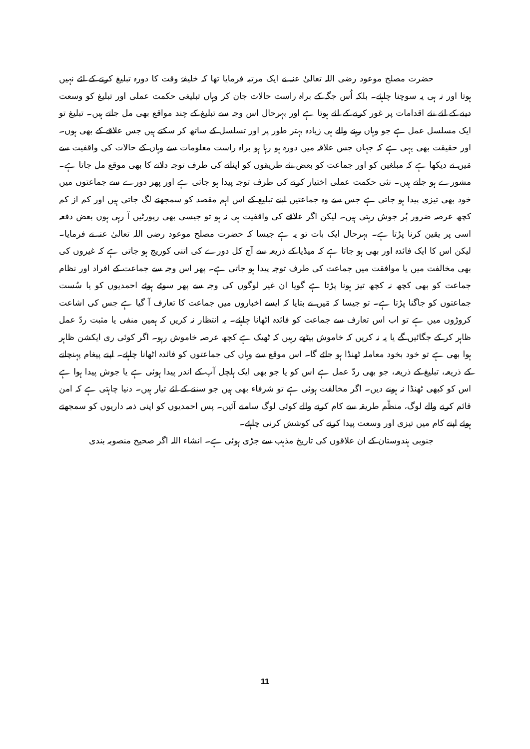حضرت مصلح موعود رضی اللہ تعالیٰ عنہ نے ایک مرتبہ فرمایا تھا کہ خلیفۂ وقت کا دورہ تبلیغ کرنے کے لئے نہیں ہوتا اور نہ ہی یہ سوچنا چاہئے۔ بلکہ اُس جگہ کے براہ راست حالات جان کر وہاں تبلیغی حکمت عملی اور تبلیغ کو وسعت دینے کے لئے نئے اقدامات پر غور کرنے کے لئے ہوتا ہے اور بہرحال اس وجہ سے تبلیغ کے چند مواقع بھی مل جاتے ہیں۔ تبلیغ تو ایک مسلسل عمل ہے جو وہاں رہنے والے ہی زیادہ بہتر طور پر اور تسلسل کے ساتھ کر سکتے ہیں جس علاقے کے بھی ہوں۔ اور حقیقت بھی یہی ہے کہ جہاں جس علاقہ میں دورہ ہو رہا ہو براہ راست معلومات سے وہاں کے حالات کی واقفیت سے مَیں نے دیکھا ہے کہ مبلغین کو اور جماعت کو بعض نئے طریقوں کو اپنانے کی طرف توجہ دلانے کا بھی موقع مل جاتا ہے۔ مشورے ہو جاتے ہیں۔ نئی حکمت عملی اختیار کرنے کی طرف توجہ پیدا ہو جاتی ہے اور پھر دورے سے جماعتوں میں خود بھی تیزی پیدا ہو جاتی ہے جس سے وہ جماعتیں اپنے تبلیغ کے اس اہم مقصد کو سمجھنے لگ جاتی ہیں اور کم از کم کچھ عرصہ ضرور پُر جوش رہتی ہیں۔ لیکن اگر علاقے کی واقفیت ہی نہ ہو تو جیسی بھی رپورٹیں آ رہی ہوں بعض دفعہ اسی پر یقین کرنا پڑتا ہے۔ بہرحال ایک بات تو یہ ہے جیسا کہ حضرت مصلح موعود رضی اللہ تعالیٰ عنہ نے فرمایا۔ لیکن اس کا ایک فائدہ اور بھی ہو جاتا ہے کہ میڈیا کے ذریعہ سے آج کل دورے کی اتنی کوریج ہو جاتی ہے کہ غیروں کی بھی مخالفت میں یا موافقت میں جماعت کی طرف توجہ پیدا ہو جاتی ہے۔ پھر اس وجہ سے جماعت کے افراد اور نظام جماعت کو بھی کچھ نہ کچھ تیز ہونا پڑتا ہے گویا ان غیر لوگوں کی وجہ سے پھر سوئے ہوئے احمدیوں کو یا سُست جماعتوں کو جاگنا پڑتا ہے۔ تو جیسا کہ مَیں نے بتایا کہ ایسے اخباروں میں جماعت کا تعارف آ گیا ہے جس کی اشاعت کروڑوں میں ہے تو اب اس تعارف سے جماعت کو فائدہ اٹھانا چاہئے۔ یہ انتظار نہ کریں کہ ہمیں منفی یا مثبت ردّ عمل ظاہر کر کے جگائیں گے یا یہ نہ کریں کہ خاموش بیٹھے رہیں کہ ٹھیک ہے کچھ عرصہ خاموش رہو۔ اگر کوئی ری ایکشن ظاہر ہوا بھی ہے تو خود بخود معاملہ ٹھنڈا ہو جائے گا۔ اس موقع سے وہاں کی جماعتوں کو فائدہ اٹھانا چاہئے۔ اپنے پیغام پہنچانے کے ذریعہ، تبلیغ کے ذریعہ، جو بھی ردّ عمل ہے اس کو یا جو بھی ایک ہلچل آپ کے اندر پیدا ہوئی ہے یا جوش پیدا ہوا ہے اس کو کبھی ٹھنڈا نہ ہونے دیں۔ اگر مخالفت ہوئی ہے تو شرفاء بھی ہیں جو سننے کے لئے تیار ہیں۔ دنیا چاہتی ہے کہ امن قائم کرنے والے لوگ، منظّم طریقہ سے کام کرنے والے کوئی لوگ سامنے آئیں۔ پس احمدیوں کو اپنی ذمہ داریوں کو سمجھتے ہوئے اپنے کام میں تیزی اور وسعت پیدا کرنے کی کوشش کرنی چاہئے۔
جنوبی ہندوستان کے ان علاقوں کی تاریخ مذہب سے جڑی ہوئی ہے۔ انشاء اللہ اگر صحیح منصوبہ بندی
11